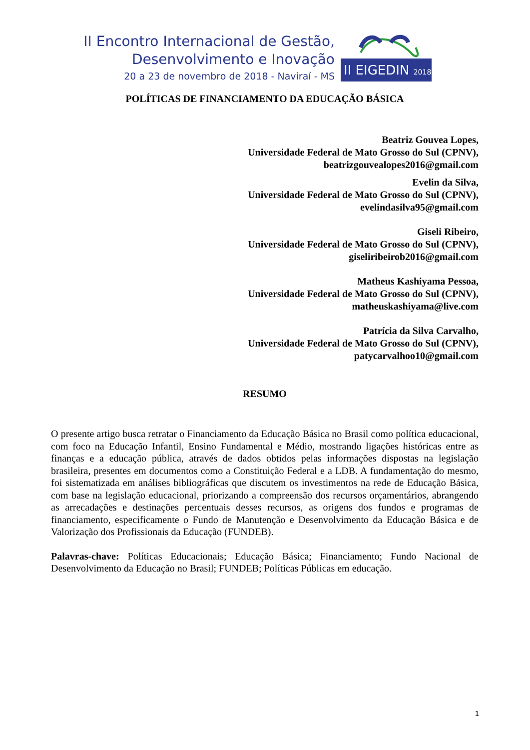II Encontro Internacional de Gestão,
Desenvolvimento e Inovação
20 a 23 de novembro de 2018 - Naviraí - MS
II EIGEDIN 2018
POLÍTICAS DE FINANCIAMENTO DA EDUCAÇÃO BÁSICA
Beatriz Gouvea Lopes,
Universidade Federal de Mato Grosso do Sul (CPNV),
beatrizgouvealopes2016@gmail.com
Evelin da Silva,
Universidade Federal de Mato Grosso do Sul (CPNV),
evelindasilva95@gmail.com
Giseli Ribeiro,
Universidade Federal de Mato Grosso do Sul (CPNV),
giseliribeirob2016@gmail.com
Matheus Kashiyama Pessoa,
Universidade Federal de Mato Grosso do Sul (CPNV),
matheuskashiyama@live.com
Patrícia da Silva Carvalho,
Universidade Federal de Mato Grosso do Sul (CPNV),
patycarvalhoo10@gmail.com
RESUMO
O presente artigo busca retratar o Financiamento da Educação Básica no Brasil como política educacional, com foco na Educação Infantil, Ensino Fundamental e Médio, mostrando ligações históricas entre as finanças e a educação pública, através de dados obtidos pelas informações dispostas na legislação brasileira, presentes em documentos como a Constituição Federal e a LDB. A fundamentação do mesmo, foi sistematizada em análises bibliográficas que discutem os investimentos na rede de Educação Básica, com base na legislação educacional, priorizando a compreensão dos recursos orçamentários, abrangendo as arrecadações e destinações percentuais desses recursos, as origens dos fundos e programas de financiamento, especificamente o Fundo de Manutenção e Desenvolvimento da Educação Básica e de Valorização dos Profissionais da Educação (FUNDEB).
Palavras-chave: Políticas Educacionais; Educação Básica; Financiamento; Fundo Nacional de Desenvolvimento da Educação no Brasil; FUNDEB; Políticas Públicas em educação.
1